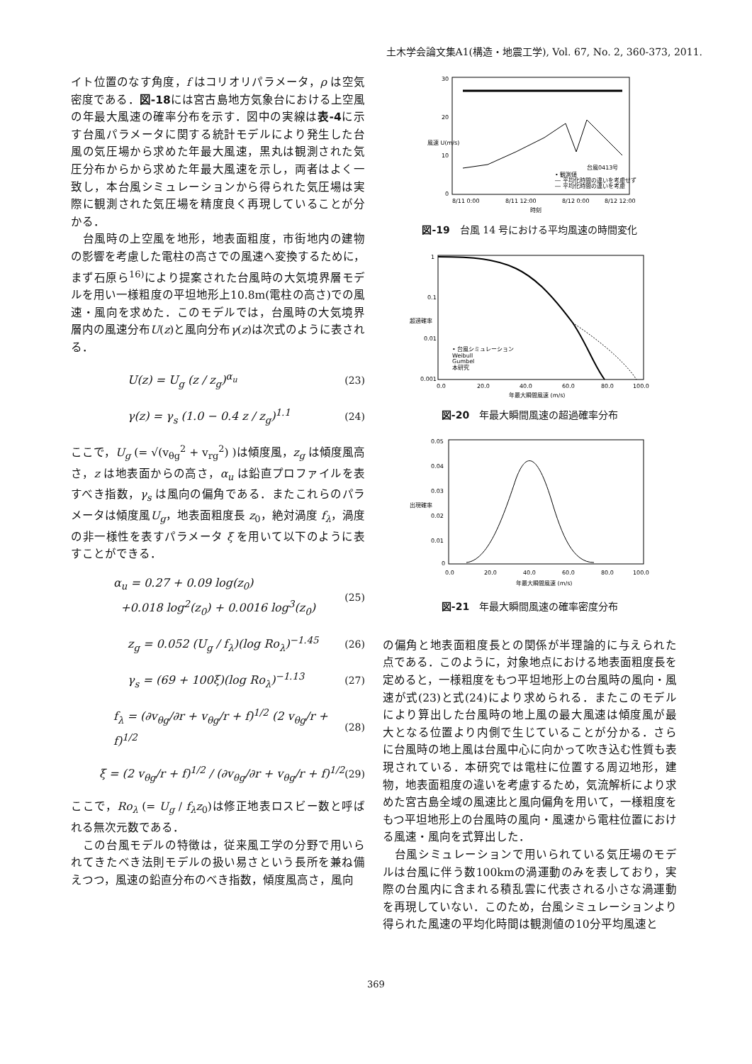土木学会論文集A1(構造・地震工学), Vol. 67, No. 2, 360-373, 2011.
イト位置のなす角度，f はコリオリパラメータ，ρ は空気密度である．図-18には宮古島地方気象台における上空風の年最大風速の確率分布を示す．図中の実線は表-4に示す台風パラメータに関する統計モデルにより発生した台風の気圧場から求めた年最大風速，黒丸は観測された気圧分布からから求めた年最大風速を示し，両者はよく一致し，本台風シミュレーションから得られた気圧場は実際に観測された気圧場を精度良く再現していることが分かる．
　台風時の上空風を地形，地表面粗度，市街地内の建物の影響を考慮した電柱の高さでの風速へ変換するために，まず石原ら<sup>16)</sup>により提案された台風時の大気境界層モデルを用い一様粗度の平坦地形上10.8m(電柱の高さ)での風速・風向を求めた．このモデルでは，台風時の大気境界層内の風速分布U(z)と風向分布γ(z)は次式のように表される．
U(z) = U<sub>g</sub> (z / z<sub>g</sub>)<sup>α<sub>u</sub></sup> (23)
γ(z) = γ<sub>s</sub> (1.0 − 0.4 z / z<sub>g</sub>)<sup>1.1</sup> (24)
ここで，U<sub>g</sub> (= √(v<sub>θg</sub><sup>2</sup> + v<sub>rg</sub><sup>2</sup>) )は傾度風，z<sub>g</sub> は傾度風高さ，z は地表面からの高さ，α<sub>u</sub> は鉛直プロファイルを表すべき指数，γ<sub>s</sub> は風向の偏角である．またこれらのパラメータは傾度風U<sub>g</sub>，地表面粗度長 z<sub>0</sub>，絶対渦度 f<sub>λ</sub>，渦度の非一様性を表すパラメータ ξ を用いて以下のように表すことができる．
α<sub>u</sub> = 0.27 + 0.09 log(z<sub>0</sub>)
+0.018 log<sup>2</sup>(z<sub>0</sub>) + 0.0016 log<sup>3</sup>(z<sub>0</sub>) (25)
z<sub>g</sub> = 0.052 (U<sub>g</sub> / f<sub>λ</sub>)(log Ro<sub>λ</sub>)<sup>−1.45</sup> (26)
γ<sub>s</sub> = (69 + 100ξ)(log Ro<sub>λ</sub>)<sup>−1.13</sup> (27)
f<sub>λ</sub> = (∂v<sub>θg</sub>/∂r + v<sub>θg</sub>/r + f)<sup>1/2</sup> (2 v<sub>θg</sub>/r + f)<sup>1/2</sup> (28)
ξ = (2 v<sub>θg</sub>/r + f)<sup>1/2</sup> / (∂v<sub>θg</sub>/∂r + v<sub>θg</sub>/r + f)<sup>1/2</sup> (29)
ここで，Ro<sub>λ</sub> (= U<sub>g</sub> / f<sub>λ</sub>z<sub>0</sub>)は修正地表ロスビー数と呼ばれる無次元数である．
　この台風モデルの特徴は，従来風工学の分野で用いられてきたべき法則モデルの扱い易さという長所を兼ね備えつつ，風速の鉛直分布のべき指数，傾度風高さ，風向
30
20
10
0
8/11 0:00
8/11 12:00
8/12 0:00
8/12 12:00
時刻
風速 U(m/s)
台風0413号
• 観測値
― 平均化時間の違いを考慮せず
― 平均化時間の違いを考慮
図-19　台風 14 号における平均風速の時間変化
1
0.1
0.01
0.001
0.0
20.0
40.0
60.0
80.0
100.0
年最大瞬間風速 (m/s)
超過確率
• 台風シミュレーション
Weibull
Gumbel
本研究
図-20　年最大瞬間風速の超過確率分布
0.05
0.04
0.03
0.02
0.01
0
0.0
20.0
40.0
60.0
80.0
100.0
年最大瞬間風速 (m/s)
出現確率
図-21　年最大瞬間風速の確率密度分布
の偏角と地表面粗度長との関係が半理論的に与えられた点である．このように，対象地点における地表面粗度長を定めると，一様粗度をもつ平坦地形上の台風時の風向・風速が式(23)と式(24)により求められる．またこのモデルにより算出した台風時の地上風の最大風速は傾度風が最大となる位置より内側で生じていることが分かる．さらに台風時の地上風は台風中心に向かって吹き込む性質も表現されている．本研究では電柱に位置する周辺地形，建物，地表面粗度の違いを考慮するため，気流解析により求めた宮古島全域の風速比と風向偏角を用いて，一様粗度をもつ平坦地形上の台風時の風向・風速から電柱位置における風速・風向を式算出した．
　台風シミュレーションで用いられている気圧場のモデルは台風に伴う数100kmの渦運動のみを表しており，実際の台風内に含まれる積乱雲に代表される小さな渦運動を再現していない．このため，台風シミュレーションより得られた風速の平均化時間は観測値の10分平均風速と
369